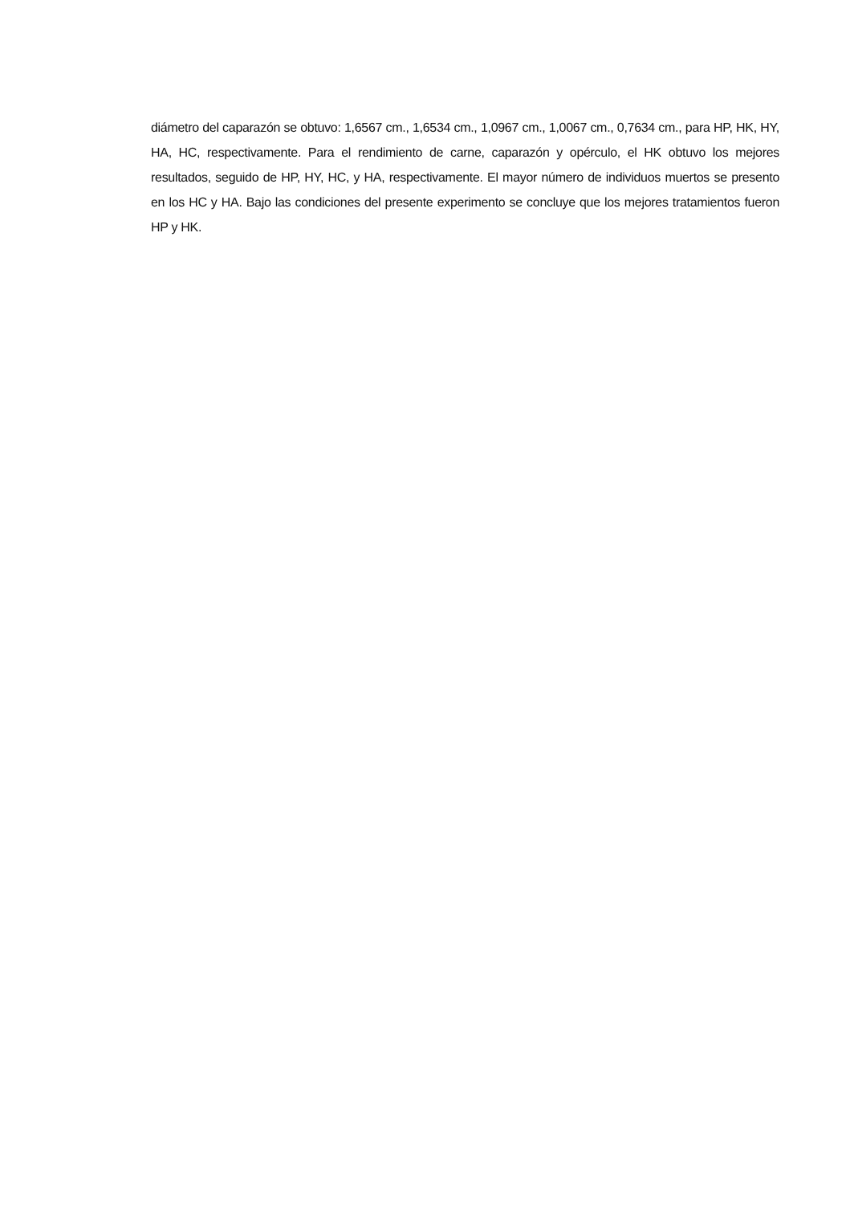diámetro del caparazón se obtuvo: 1,6567 cm., 1,6534 cm., 1,0967 cm., 1,0067 cm., 0,7634 cm., para HP, HK, HY, HA, HC, respectivamente. Para el rendimiento de carne, caparazón y opérculo, el HK obtuvo los mejores resultados, seguido de HP, HY, HC, y HA, respectivamente. El mayor número de individuos muertos se presento en los HC y HA. Bajo las condiciones del presente experimento se concluye que los mejores tratamientos fueron HP y HK.